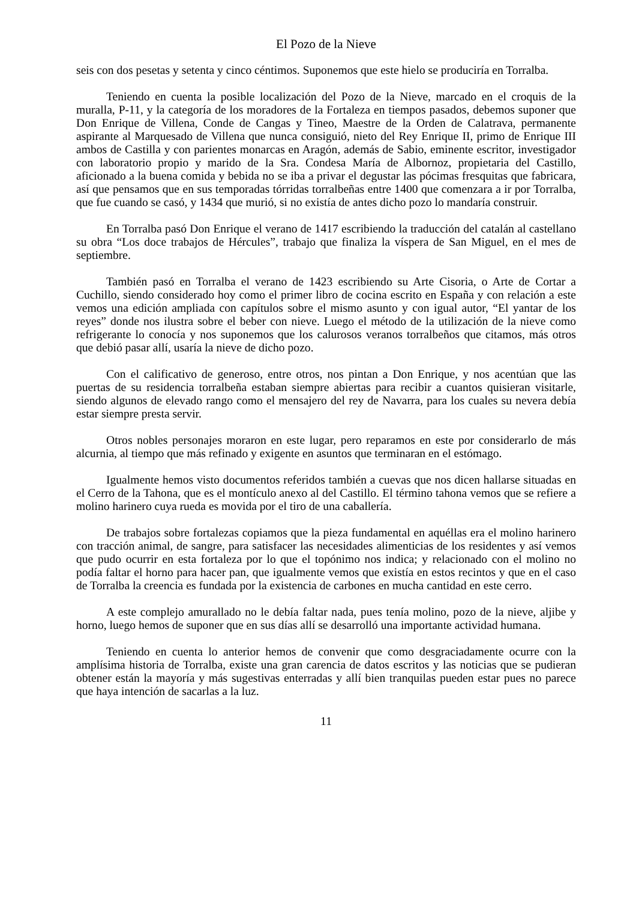El Pozo de la Nieve
seis con dos pesetas y setenta y cinco céntimos. Suponemos que este hielo se produciría en Torralba.
Teniendo en cuenta la posible localización del Pozo de la Nieve, marcado en el croquis de la muralla, P-11, y la categoría de los moradores de la Fortaleza en tiempos pasados, debemos suponer que Don Enrique de Villena, Conde de Cangas y Tineo, Maestre de la Orden de Calatrava, permanente aspirante al Marquesado de Villena que nunca consiguió, nieto del Rey Enrique II, primo de Enrique III ambos de Castilla y con parientes monarcas en Aragón, además de Sabio, eminente escritor, investigador con laboratorio propio y marido de la Sra. Condesa María de Albornoz, propietaria del Castillo, aficionado a la buena comida y bebida no se iba a privar el degustar las pócimas fresquitas que fabricara, así que pensamos que en sus temporadas tórridas torralbeñas entre 1400 que comenzara a ir por Torralba, que fue cuando se casó, y 1434 que murió, si no existía de antes dicho pozo lo mandaría construir.
En Torralba pasó Don Enrique el verano de 1417 escribiendo la traducción del catalán al castellano su obra “Los doce trabajos de Hércules”, trabajo que finaliza la víspera de San Miguel, en el mes de septiembre.
También pasó en Torralba el verano de 1423 escribiendo su Arte Cisoria, o Arte de Cortar a Cuchillo, siendo considerado hoy como el primer libro de cocina escrito en España y con relación a este vemos una edición ampliada con capítulos sobre el mismo asunto y con igual autor, “El yantar de los reyes” donde nos ilustra sobre el beber con nieve. Luego el método de la utilización de la nieve como refrigerante lo conocía y nos suponemos que los calurosos veranos torralbeños que citamos, más otros que debió pasar allí, usaría la nieve de dicho pozo.
Con el calificativo de generoso, entre otros, nos pintan a Don Enrique, y nos acentúan que las puertas de su residencia torralbeña estaban siempre abiertas para recibir a cuantos quisieran visitarle, siendo algunos de elevado rango como el mensajero del rey de Navarra, para los cuales su nevera debía estar siempre presta servir.
Otros nobles personajes moraron en este lugar, pero reparamos en este por considerarlo de más alcurnia, al tiempo que más refinado y exigente en asuntos que terminaran en el estómago.
Igualmente hemos visto documentos referidos también a cuevas que nos dicen hallarse situadas en el Cerro de la Tahona, que es el montículo anexo al del Castillo. El término tahona vemos que se refiere a molino harinero cuya rueda es movida por el tiro de una caballería.
De trabajos sobre fortalezas copiamos que la pieza fundamental en aquéllas era el molino harinero con tracción animal, de sangre, para satisfacer las necesidades alimenticias de los residentes y así vemos que pudo ocurrir en esta fortaleza por lo que el topónimo nos indica; y relacionado con el molino no podía faltar el horno para hacer pan, que igualmente vemos que existía en estos recintos y que en el caso de Torralba la creencia es fundada por la existencia de carbones en mucha cantidad en este cerro.
A este complejo amurallado no le debía faltar nada, pues tenía molino, pozo de la nieve, aljibe y horno, luego hemos de suponer que en sus días allí se desarrolló una importante actividad humana.
Teniendo en cuenta lo anterior hemos de convenir que como desgraciadamente ocurre con la amplísima historia de Torralba, existe una gran carencia de datos escritos y las noticias que se pudieran obtener están la mayoría y más sugestivas enterradas y allí bien tranquilas pueden estar pues no parece que haya intención de sacarlas a la luz.
11